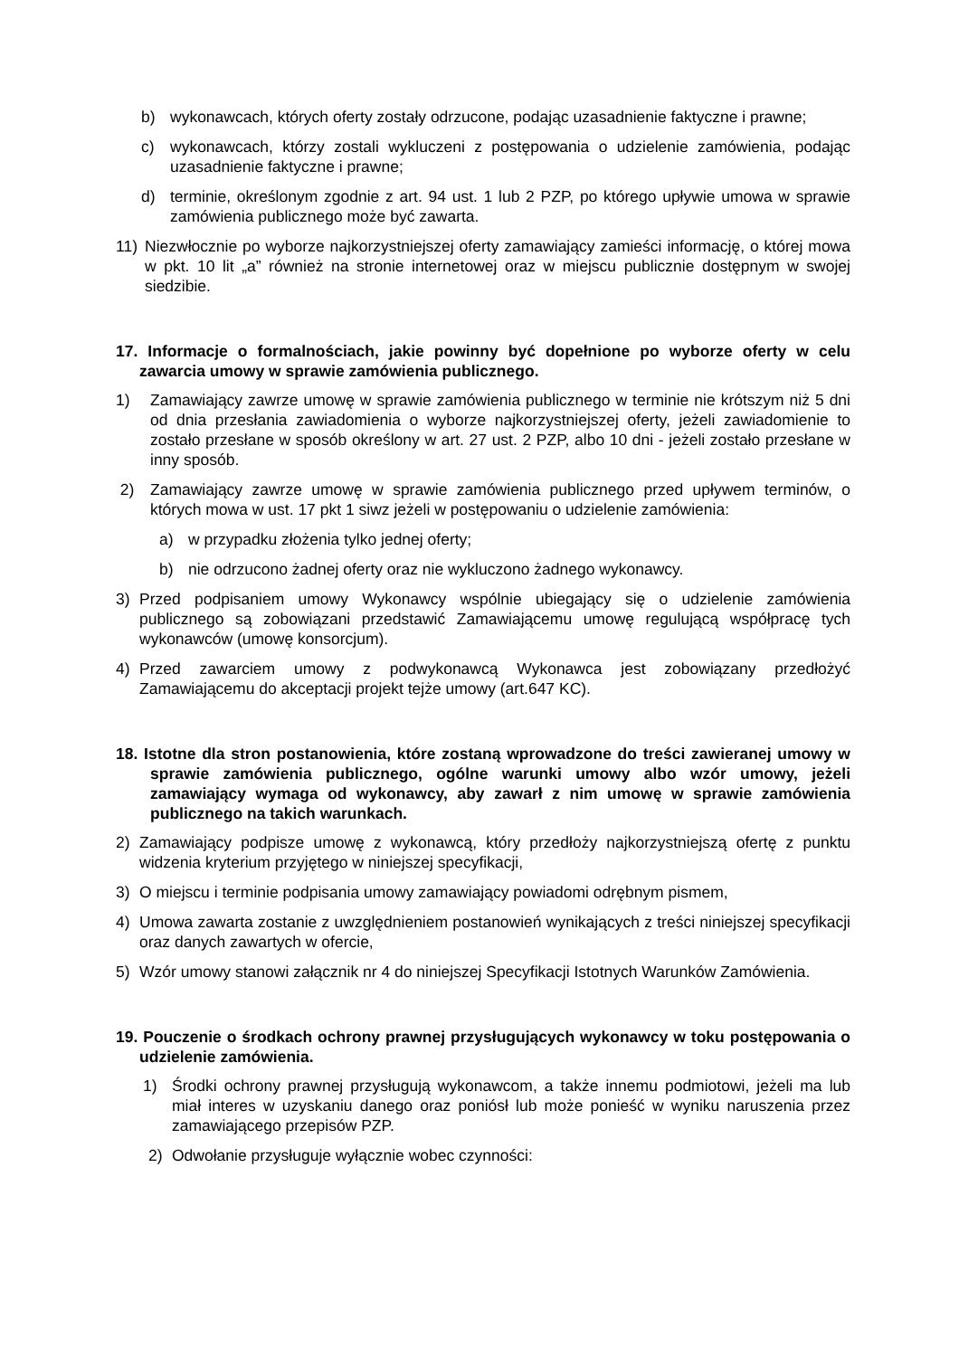b) wykonawcach, których oferty zostały odrzucone, podając uzasadnienie faktyczne i prawne;
c) wykonawcach, którzy zostali wykluczeni z postępowania o udzielenie zamówienia, podając uzasadnienie faktyczne i prawne;
d) terminie, określonym zgodnie z art. 94 ust. 1 lub 2 PZP, po którego upływie umowa w sprawie zamówienia publicznego może być zawarta.
11) Niezwłocznie po wyborze najkorzystniejszej oferty zamawiający zamieści informację, o której mowa w pkt. 10 lit „a” również na stronie internetowej oraz w miejscu publicznie dostępnym w swojej siedzibie.
17. Informacje o formalnościach, jakie powinny być dopełnione po wyborze oferty w celu zawarcia umowy w sprawie zamówienia publicznego.
1) Zamawiający zawrze umowę w sprawie zamówienia publicznego w terminie nie krótszym niż 5 dni od dnia przesłania zawiadomienia o wyborze najkorzystniejszej oferty, jeżeli zawiadomienie to zostało przesłane w sposób określony w art. 27 ust. 2 PZP, albo 10 dni - jeżeli zostało przesłane w inny sposób.
2) Zamawiający zawrze umowę w sprawie zamówienia publicznego przed upływem terminów, o których mowa w ust. 17 pkt 1 siwz jeżeli w postępowaniu o udzielenie zamówienia:
a) w przypadku złożenia tylko jednej oferty;
b) nie odrzucono żadnej oferty oraz nie wykluczono żadnego wykonawcy.
3) Przed podpisaniem umowy Wykonawcy wspólnie ubiegający się o udzielenie zamówienia publicznego są zobowiązani przedstawić Zamawiającemu umowę regulującą współpracę tych wykonawców (umowę konsorcjum).
4) Przed zawarciem umowy z podwykonawcą Wykonawca jest zobowiązany przedłożyć Zamawiającemu do akceptacji projekt tejże umowy (art.647 KC).
18. Istotne dla stron postanowienia, które zostaną wprowadzone do treści zawieranej umowy w sprawie zamówienia publicznego, ogólne warunki umowy albo wzór umowy, jeżeli zamawiający wymaga od wykonawcy, aby zawarł z nim umowę w sprawie zamówienia publicznego na takich warunkach.
2) Zamawiający podpisze umowę z wykonawcą, który przedłoży najkorzystniejszą ofertę z punktu widzenia kryterium przyjętego w niniejszej specyfikacji,
3) O miejscu i terminie podpisania umowy zamawiający powiadomi odrębnym pismem,
4) Umowa zawarta zostanie z uwzględnieniem postanowień wynikających z treści niniejszej specyfikacji oraz danych zawartych w ofercie,
5) Wzór umowy stanowi załącznik nr 4 do niniejszej Specyfikacji Istotnych Warunków Zamówienia.
19. Pouczenie o środkach ochrony prawnej przysługujących wykonawcy w toku postępowania o udzielenie zamówienia.
1) Środki ochrony prawnej przysługują wykonawcom, a także innemu podmiotowi, jeżeli ma lub miał interes w uzyskaniu danego oraz poniósł lub może ponieść w wyniku naruszenia przez zamawiającego przepisów PZP.
2) Odwołanie przysługuje wyłącznie wobec czynności: